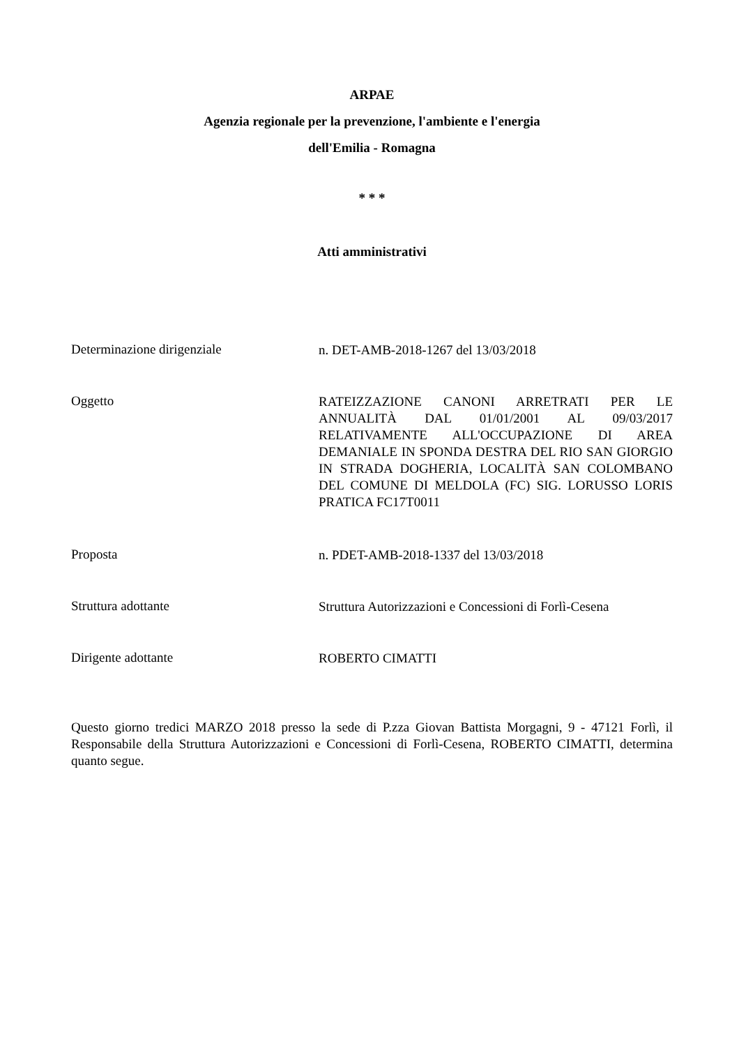ARPAE
Agenzia regionale per la prevenzione, l'ambiente e l'energia
dell'Emilia - Romagna
* * *
Atti amministrativi
Determinazione dirigenziale
n. DET-AMB-2018-1267 del 13/03/2018
Oggetto
RATEIZZAZIONE CANONI ARRETRATI PER LE ANNUALITÀ DAL 01/01/2001 AL 09/03/2017 RELATIVAMENTE ALL'OCCUPAZIONE DI AREA DEMANIALE IN SPONDA DESTRA DEL RIO SAN GIORGIO IN STRADA DOGHERIA, LOCALITÀ SAN COLOMBANO DEL COMUNE DI MELDOLA (FC) SIG. LORUSSO LORIS PRATICA FC17T0011
Proposta
n. PDET-AMB-2018-1337 del 13/03/2018
Struttura adottante
Struttura Autorizzazioni e Concessioni di Forlì-Cesena
Dirigente adottante
ROBERTO CIMATTI
Questo giorno tredici MARZO 2018 presso la sede di P.zza Giovan Battista Morgagni, 9 - 47121 Forlì, il Responsabile della Struttura Autorizzazioni e Concessioni di Forlì-Cesena, ROBERTO CIMATTI, determina quanto segue.